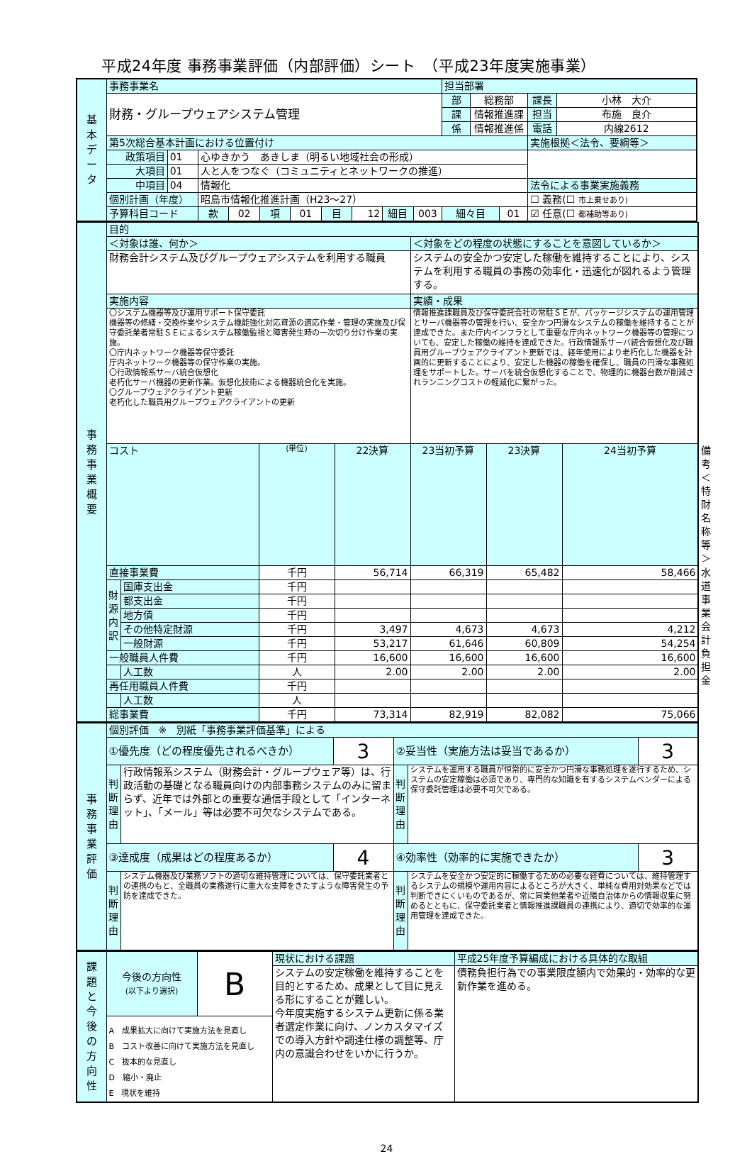平成24年度 事務事業評価（内部評価）シート　（平成23年度実施事業）
| 基 本 デ ー タ | 事務事業名 | | | | | | | | | | 担当部署 | | | | |
| | 財務・グループウェアシステム管理 | | | | | | | | | | 部 | 総務部 | | 課長 | 小林 大介 |
| | | | | | | | | | | | 課 | 情報推進課 | | 担当 | 布施 良介 |
| | | | | | | | | | | | 係 | 情報推進係 | | 電話 | 内線2612 |
| | 第5次総合基本計画における位置付け | | | | | | | | | | | | | 実施根拠＜法令、要綱等＞ | |
| | 政策項目 | 01 | 心ゆきかう あきしま（明るい地域社会の形成） | | | | | | | | | | | | |
| | 大項目 | 01 | 人と人をつなぐ（コミュニティとネットワークの推進） | | | | | | | | | | | | |
| | 中項目 | 04 | 情報化 | | | | | | | | | | | 法令による事業実施義務 | |
| | 個別計画（年度） | | 昭島市情報化推進計画（H23～27） | | | | | | | | | | | ☐ 義務(☐ 市上乗せあり) | |
| | 予算科目コード | | 款 | 02 | 項 | 01 | 目 | 12 | 細目 | 003 | 細々目 | | 01 | ☑ 任意(☐ 都補助等あり) | |
| 事 務 事 業 概 要 | 目的 | | | | | | | |
| | ＜対象は誰、何か＞ | | | | ＜対象をどの程度の状態にすることを意図しているか＞ | | | |
| | 財務会計システム及びグループウェアシステムを利用する職員 | | | | システムの安全かつ安定した稼働を維持することにより、システムを利用する職員の事務の効率化・迅速化が図れるよう管理する。 | | | |
| | 実施内容 | | | | 実績・成果 | | | |
| | 〇システム機器等及び運用サポート保守委託 機器等の修繕・交換作業やシステム機能強化対応資源の適応作業・管理の実施及び保守委託業者常駐ＳＥによるシステム稼働監視と障害発生時の一次切り分け作業の実施。 〇庁内ネットワーク機器等保守委託 庁内ネットワーク機器等の保守作業の実施。 〇行政情報系サーバ統合仮想化 老朽化サーバ機器の更新作業。仮想化技術による機器統合化を実施。 〇グループウェアクライアント更新 老朽化した職員用グループウェアクライアントの更新 | | | | 情報推進課職員及び保守委託会社の常駐ＳＥが、パッケージシステムの運用管理とサーバ機器等の管理を行い、安全かつ円滑なシステムの稼働を維持することが達成できた。また庁内インフラとして重要な庁内ネットワーク機器等の管理についても、安定した稼働の維持を達成できた。行政情報系サーバ統合仮想化及び職員用グループウェアクライアント更新では、経年使用により老朽化した機器を計画的に更新することにより、安定した機器の稼働を確保し、職員の円滑な事務処理をサポートした。サーバを統合仮想化することで、物理的に機器台数が削減されランニングコストの軽減化に繋がった。 | | | |
| | コスト | | (単位) | 22決算 | 23当初予算 | 23決算 | 24当初予算 | 備考＜特財名称等＞ |
| | 直接事業費 | | 千円 | 56,714 | 66,319 | 65,482 | 58,466 | 水道事業会計負担金 |
| | 財 源 内 訳 | 国庫支出金 | 千円 | | | | | |
| | | 都支出金 | 千円 | | | | | |
| | | 地方債 | 千円 | | | | | |
| | | その他特定財源 | 千円 | 3,497 | 4,673 | 4,673 | 4,212 | |
| | | 一般財源 | 千円 | 53,217 | 61,646 | 60,809 | 54,254 | |
| | 一般職員人件費 | | 千円 | 16,600 | 16,600 | 16,600 | 16,600 | |
| | | 人工数 | 人 | 2.00 | 2.00 | 2.00 | 2.00 | |
| | 再任用職員人件費 | | 千円 | | | | | |
| | | 人工数 | 人 | | | | | |
| | 総事業費 | | 千円 | 73,314 | 82,919 | 82,082 | 75,066 | |
| 事 務 事 業 評 価 | 個別評価 ※ 別紙「事務事業評価基準」による | | | | | |
| | ①優先度（どの程度優先されるべきか） | | 3 | ②妥当性（実施方法は妥当であるか） | | 3 |
| | 判 断 理 由 | 行政情報系システム（財務会計・グループウェア等）は、行政活動の基礎となる職員向けの内部事務システムのみに留まらず、近年では外部との重要な通信手段として「インターネット」、「メール」等は必要不可欠なシステムである。 | | 判 断 理 由 | システムを運用する職員が恒常的に安全かつ円滑な事務処理を遂行するため、システムの安定稼働は必須であり、専門的な知識を有するシステムベンダーによる保守委託管理は必要不可欠である。 | |
| | ③達成度（成果はどの程度あるか） | | 4 | ④効率性（効率的に実施できたか） | | 3 |
| | 判 断 理 由 | システム機器及び業務ソフトの適切な維持管理については、保守委託業者との連携のもと、全職員の業務遂行に重大な支障をきたすような障害発生の予防を達成できた。 | | 判 断 理 由 | システムを安全かつ安定的に稼働するための必要な経費については、維持管理するシステムの規模や運用内容によるところが大きく、単純な費用対効果などでは判断できにくいものであるが、常に同業他業者や近隣自治体からの情報収集に努めるとともに、保守委託業者と情報推進課職員の連携により、適切で効率的な運用管理を達成できた。 | |
| 課 題 と 今 後 の 方 向 性 | 今後の方向性 (以下より選択) | B | 現状における課題 | 平成25年度予算編成における具体的な取組 |
| | | | システムの安定稼働を維持することを目的とするため、成果として目に見える形にすることが難しい。 今年度実施するシステム更新に係る業者選定作業に向け、ノンカスタマイズでの導入方針や調達仕様の調整等、庁内の意識合わせをいかに行うか。 | 債務負担行為での事業限度額内で効果的・効率的な更新作業を進める。 |
| | A 成果拡大に向けて実施方法を見直し B コスト改善に向けて実施方法を見直し C 抜本的な見直し D 縮小・廃止 E 現状を維持 | | | |
24